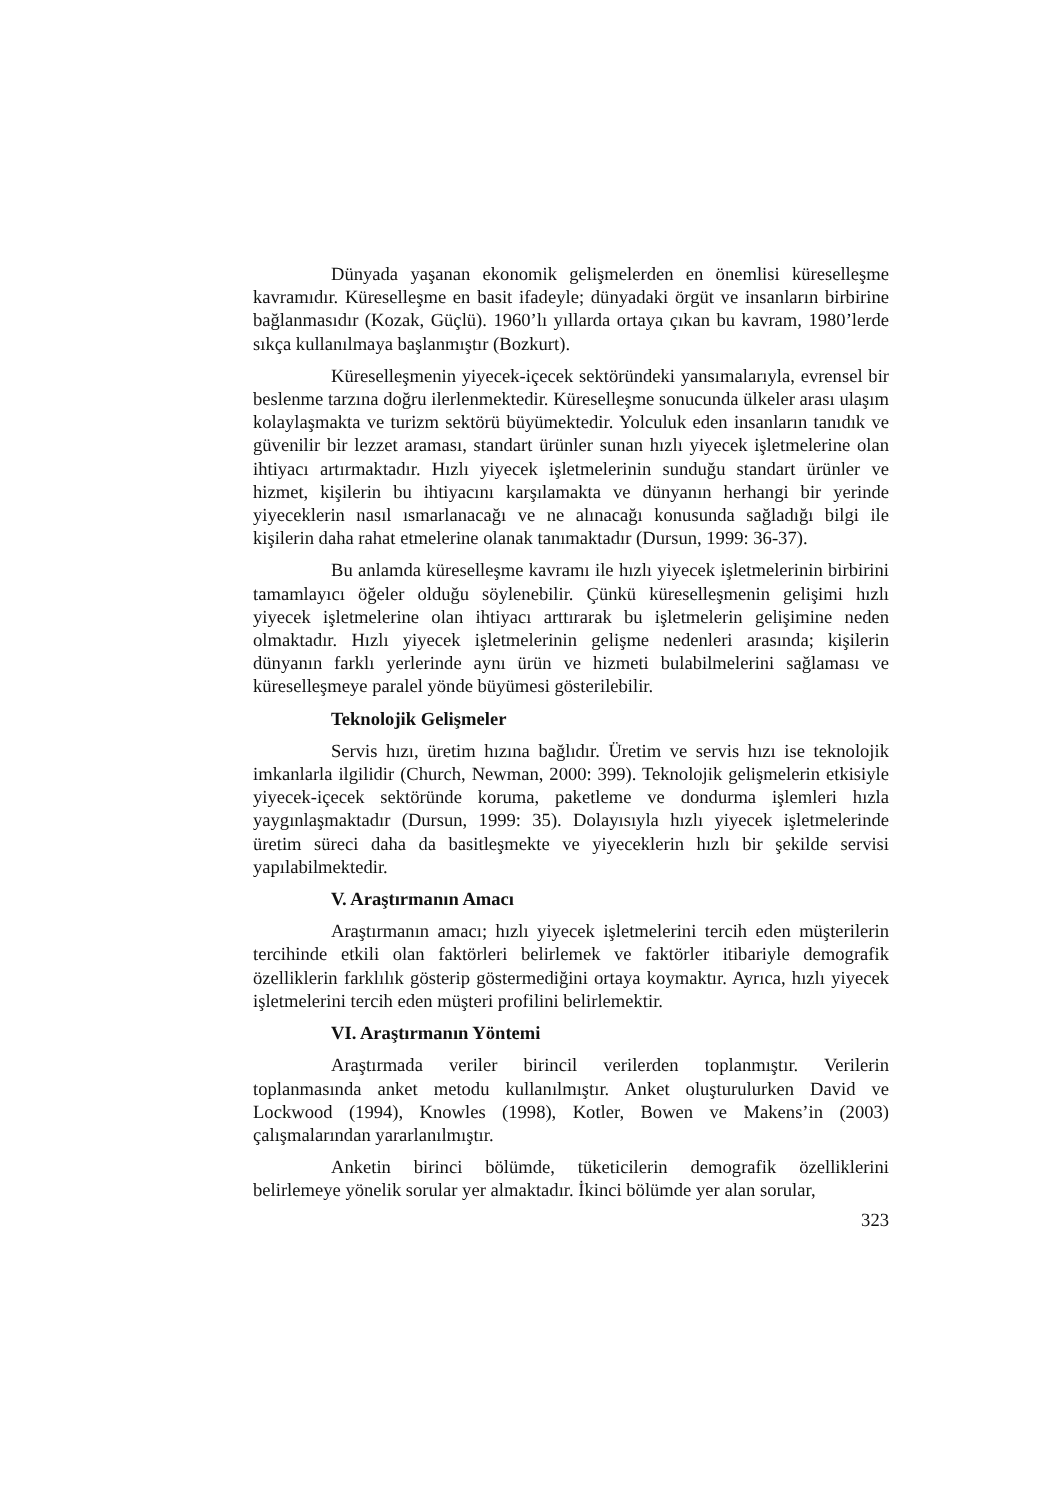Dünyada yaşanan ekonomik gelişmelerden en önemlisi küreselleşme kavramıdır. Küreselleşme en basit ifadeyle; dünyadaki örgüt ve insanların birbirine bağlanmasıdır (Kozak, Güçlü). 1960’lı yıllarda ortaya çıkan bu kavram, 1980’lerde sıkça kullanılmaya başlanmıştır (Bozkurt).
Küreselleşmenin yiyecek-içecek sektöründeki yansımalarıyla, evrensel bir beslenme tarzına doğru ilerlenmektedir. Küreselleşme sonucunda ülkeler arası ulaşım kolaylaşmakta ve turizm sektörü büyümektedir. Yolculuk eden insanların tanıdık ve güvenilir bir lezzet araması, standart ürünler sunan hızlı yiyecek işletmelerine olan ihtiyacı artırmaktadır. Hızlı yiyecek işletmelerinin sunduğu standart ürünler ve hizmet, kişilerin bu ihtiyacını karşılamakta ve dünyanın herhangi bir yerinde yiyeceklerin nasıl ısmarlanacağı ve ne alınacağı konusunda sağladığı bilgi ile kişilerin daha rahat etmelerine olanak tanımaktadır (Dursun, 1999: 36-37).
Bu anlamda küreselleşme kavramı ile hızlı yiyecek işletmelerinin birbirini tamamlayıcı öğeler olduğu söylenebilir. Çünkü küreselleşmenin gelişimi hızlı yiyecek işletmelerine olan ihtiyacı arttırarak bu işletmelerin gelişimine neden olmaktadır. Hızlı yiyecek işletmelerinin gelişme nedenleri arasında; kişilerin dünyanın farklı yerlerinde aynı ürün ve hizmeti bulabilmelerini sağlaması ve küreselleşmeye paralel yönde büyümesi gösterilebilir.
Teknolojik Gelişmeler
Servis hızı, üretim hızına bağlıdır. Üretim ve servis hızı ise teknolojik imkanlarla ilgilidir (Church, Newman, 2000: 399). Teknolojik gelişmelerin etkisiyle yiyecek-içecek sektöründe koruma, paketleme ve dondurma işlemleri hızla yaygınlaşmaktadır (Dursun, 1999: 35). Dolayısıyla hızlı yiyecek işletmelerinde üretim süreci daha da basitleşmekte ve yiyeceklerin hızlı bir şekilde servisi yapılabilmektedir.
V. Araştırmanın Amacı
Araştırmanın amacı; hızlı yiyecek işletmelerini tercih eden müşterilerin tercihinde etkili olan faktörleri belirlemek ve faktörler itibariyle demografik özelliklerin farklılık gösterip göstermediğini ortaya koymaktır. Ayrıca, hızlı yiyecek işletmelerini tercih eden müşteri profilini belirlemektir.
VI. Araştırmanın Yöntemi
Araştırmada veriler birincil verilerden toplanmıştır. Verilerin toplanmasında anket metodu kullanılmıştır. Anket oluşturulurken David ve Lockwood (1994), Knowles (1998), Kotler, Bowen ve Makens’in (2003) çalışmalarından yararlanılmıştır.
Anketin birinci bölümde, tüketicilerin demografik özelliklerini belirlemeye yönelik sorular yer almaktadır. İkinci bölümde yer alan sorular,
323